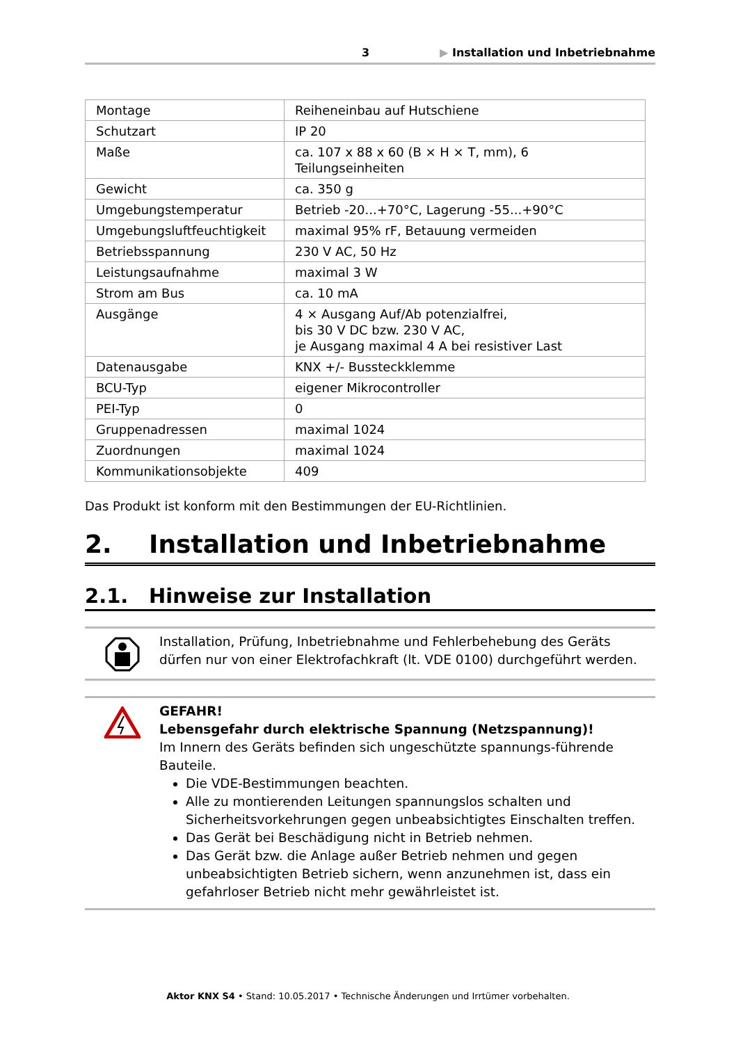3 ▶ Installation und Inbetriebnahme
| Montage | Reiheneinbau auf Hutschiene |
| Schutzart | IP 20 |
| Maße | ca. 107 x 88 x 60 (B × H × T, mm), 6 Teilungseinheiten |
| Gewicht | ca. 350 g |
| Umgebungstemperatur | Betrieb -20...+70°C, Lagerung -55...+90°C |
| Umgebungsluftfeuchtigkeit | maximal 95% rF, Betauung vermeiden |
| Betriebsspannung | 230 V AC, 50 Hz |
| Leistungsaufnahme | maximal 3 W |
| Strom am Bus | ca. 10 mA |
| Ausgänge | 4 × Ausgang Auf/Ab potenzialfrei, bis 30 V DC bzw. 230 V AC, je Ausgang maximal 4 A bei resistiver Last |
| Datenausgabe | KNX +/- Bussteckklemme |
| BCU-Typ | eigener Mikrocontroller |
| PEI-Typ | 0 |
| Gruppenadressen | maximal 1024 |
| Zuordnungen | maximal 1024 |
| Kommunikationsobjekte | 409 |
Das Produkt ist konform mit den Bestimmungen der EU-Richtlinien.
2. Installation und Inbetriebnahme
2.1. Hinweise zur Installation
Installation, Prüfung, Inbetriebnahme und Fehlerbehebung des Geräts dürfen nur von einer Elektrofachkraft (lt. VDE 0100) durchgeführt werden.
GEFAHR!
Lebensgefahr durch elektrische Spannung (Netzspannung)!
Im Innern des Geräts befinden sich ungeschützte spannungs-führende Bauteile.
Die VDE-Bestimmungen beachten.
Alle zu montierenden Leitungen spannungslos schalten und Sicherheitsvorkehrungen gegen unbeabsichtigtes Einschalten treffen.
Das Gerät bei Beschädigung nicht in Betrieb nehmen.
Das Gerät bzw. die Anlage außer Betrieb nehmen und gegen unbeabsichtigten Betrieb sichern, wenn anzunehmen ist, dass ein gefahrloser Betrieb nicht mehr gewährleistet ist.
Aktor KNX S4 • Stand: 10.05.2017 • Technische Änderungen und Irrtümer vorbehalten.